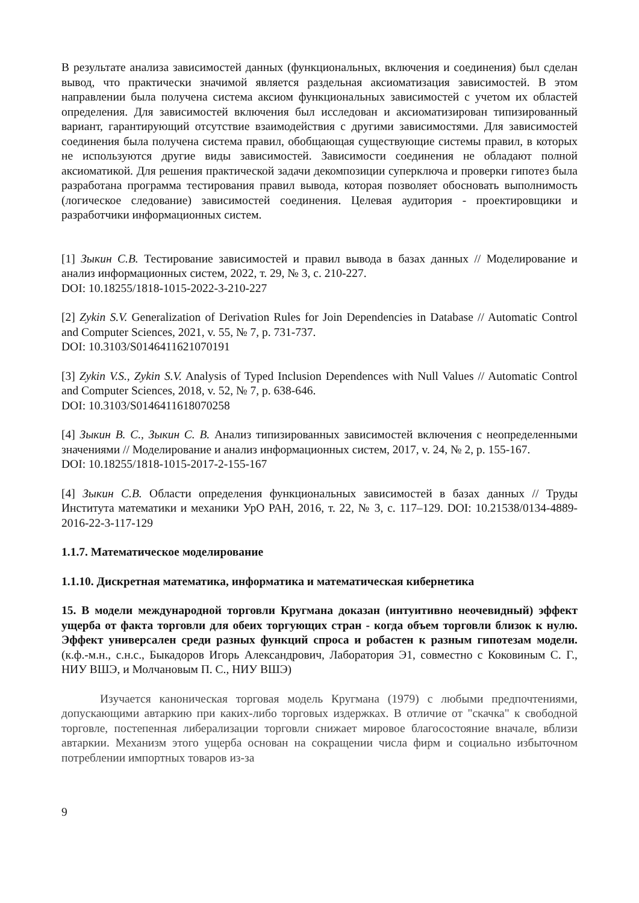В результате анализа зависимостей данных (функциональных, включения и соединения) был сделан вывод, что практически значимой является раздельная аксиоматизация зависимостей. В этом направлении была получена система аксиом функциональных зависимостей с учетом их областей определения. Для зависимостей включения был исследован и аксиоматизирован типизированный вариант, гарантирующий отсутствие взаимодействия с другими зависимостями. Для зависимостей соединения была получена система правил, обобщающая существующие системы правил, в которых не используются другие виды зависимостей. Зависимости соединения не обладают полной аксиоматикой. Для решения практической задачи декомпозиции суперключа и проверки гипотез была разработана программа тестирования правил вывода, которая позволяет обосновать выполнимость (логическое следование) зависимостей соединения. Целевая аудитория - проектировщики и разработчики информационных систем.
[1] Зыкин С.В. Тестирование зависимостей и правил вывода в базах данных // Моделирование и анализ информационных систем, 2022, т. 29, № 3, с. 210-227.
DOI: 10.18255/1818-1015-2022-3-210-227
[2] Zykin S.V. Generalization of Derivation Rules for Join Dependencies in Database // Automatic Control and Computer Sciences, 2021, v. 55, № 7, p. 731-737.
DOI: 10.3103/S0146411621070191
[3] Zykin V.S., Zykin S.V. Analysis of Typed Inclusion Dependences with Null Values // Automatic Control and Computer Sciences, 2018, v. 52, № 7, p. 638-646.
DOI: 10.3103/S0146411618070258
[4] Зыкин В. С., Зыкин С. В. Анализ типизированных зависимостей включения с неопределенными значениями // Моделирование и анализ информационных систем, 2017, v. 24, № 2, p. 155-167.
DOI: 10.18255/1818-1015-2017-2-155-167
[4] Зыкин С.В. Области определения функциональных зависимостей в базах данных // Труды Института математики и механики УрО РАН, 2016, т. 22, № 3, с. 117–129. DOI: 10.21538/0134-4889-2016-22-3-117-129
1.1.7. Математическое моделирование
1.1.10. Дискретная математика, информатика и математическая кибернетика
15. В модели международной торговли Кругмана доказан (интуитивно неочевидный) эффект ущерба от факта торговли для обеих торгующих стран - когда объем торговли близок к нулю. Эффект универсален среди разных функций спроса и робастен к разным гипотезам модели. (к.ф.-м.н., с.н.с., Быкадоров Игорь Александрович, Лаборатория Э1, совместно с Коковиным С. Г., НИУ ВШЭ, и Молчановым П. С., НИУ ВШЭ)
Изучается каноническая торговая модель Кругмана (1979) с любыми предпочтениями, допускающими автаркию при каких-либо торговых издержках. В отличие от "скачка" к свободной торговле, постепенная либерализации торговли снижает мировое благосостояние вначале, вблизи автаркии. Механизм этого ущерба основан на сокращении числа фирм и социально избыточном потреблении импортных товаров из-за
9